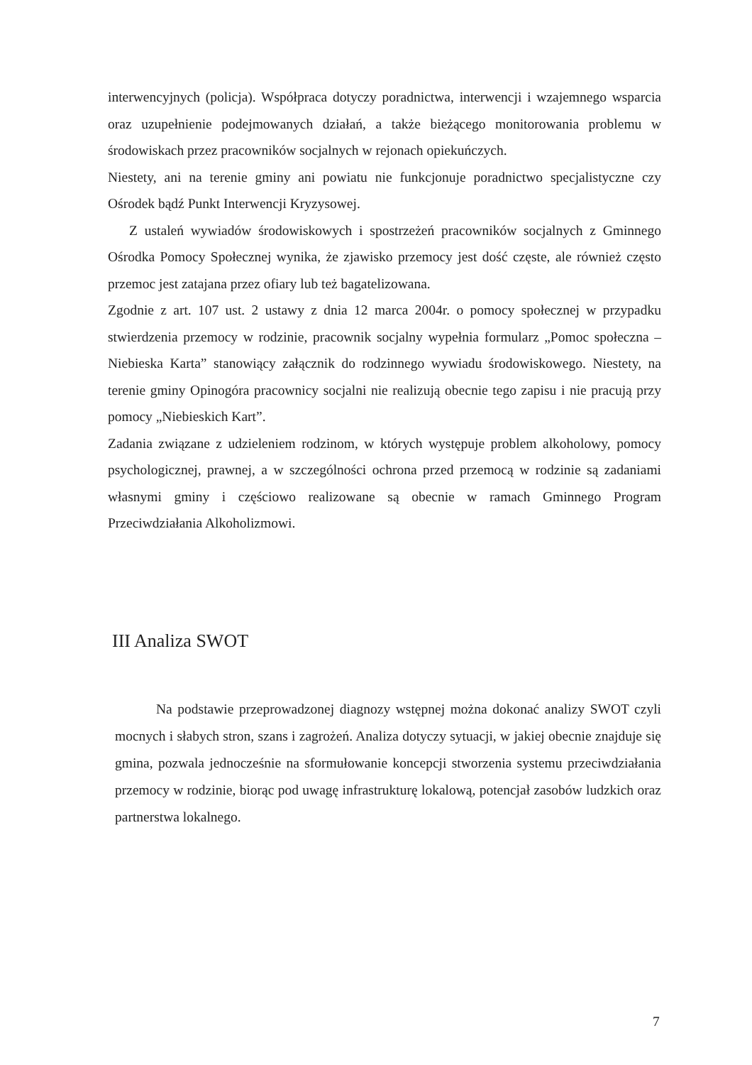interwencyjnych (policja). Współpraca dotyczy poradnictwa, interwencji i wzajemnego wsparcia oraz uzupełnienie podejmowanych działań, a także bieżącego monitorowania problemu w środowiskach przez pracowników socjalnych w rejonach opiekuńczych.
Niestety, ani na terenie gminy ani powiatu nie funkcjonuje poradnictwo specjalistyczne czy Ośrodek bądź Punkt Interwencji Kryzysowej.
Z ustaleń wywiadów środowiskowych i spostrzeżeń pracowników socjalnych z Gminnego Ośrodka Pomocy Społecznej wynika, że zjawisko przemocy jest dość częste, ale również często przemoc jest zatajana przez ofiary lub też bagatelizowana.
Zgodnie z art. 107 ust. 2 ustawy z dnia 12 marca 2004r. o pomocy społecznej w przypadku stwierdzenia przemocy w rodzinie, pracownik socjalny wypełnia formularz „Pomoc społeczna –Niebieska Karta” stanowiący załącznik do rodzinnego wywiadu środowiskowego. Niestety, na terenie gminy Opinogóra pracownicy socjalni nie realizują obecnie tego zapisu i nie pracują przy pomocy „Niebieskich Kart”.
Zadania związane z udzieleniem rodzinom, w których występuje problem alkoholowy, pomocy psychologicznej, prawnej, a w szczególności ochrona przed przemocą w rodzinie są zadaniami własnymi gminy i częściowo realizowane są obecnie w ramach Gminnego Program Przeciwdziałania Alkoholizmowi.
III Analiza SWOT
Na podstawie przeprowadzonej diagnozy wstępnej można dokonać analizy SWOT czyli mocnych i słabych stron, szans i zagrożeń. Analiza dotyczy sytuacji, w jakiej obecnie znajduje się gmina, pozwala jednocześnie na sformułowanie koncepcji stworzenia systemu przeciwdziałania przemocy w rodzinie, biorąc pod uwagę infrastrukturę lokalową, potencjał zasobów ludzkich oraz partnerstwa lokalnego.
7